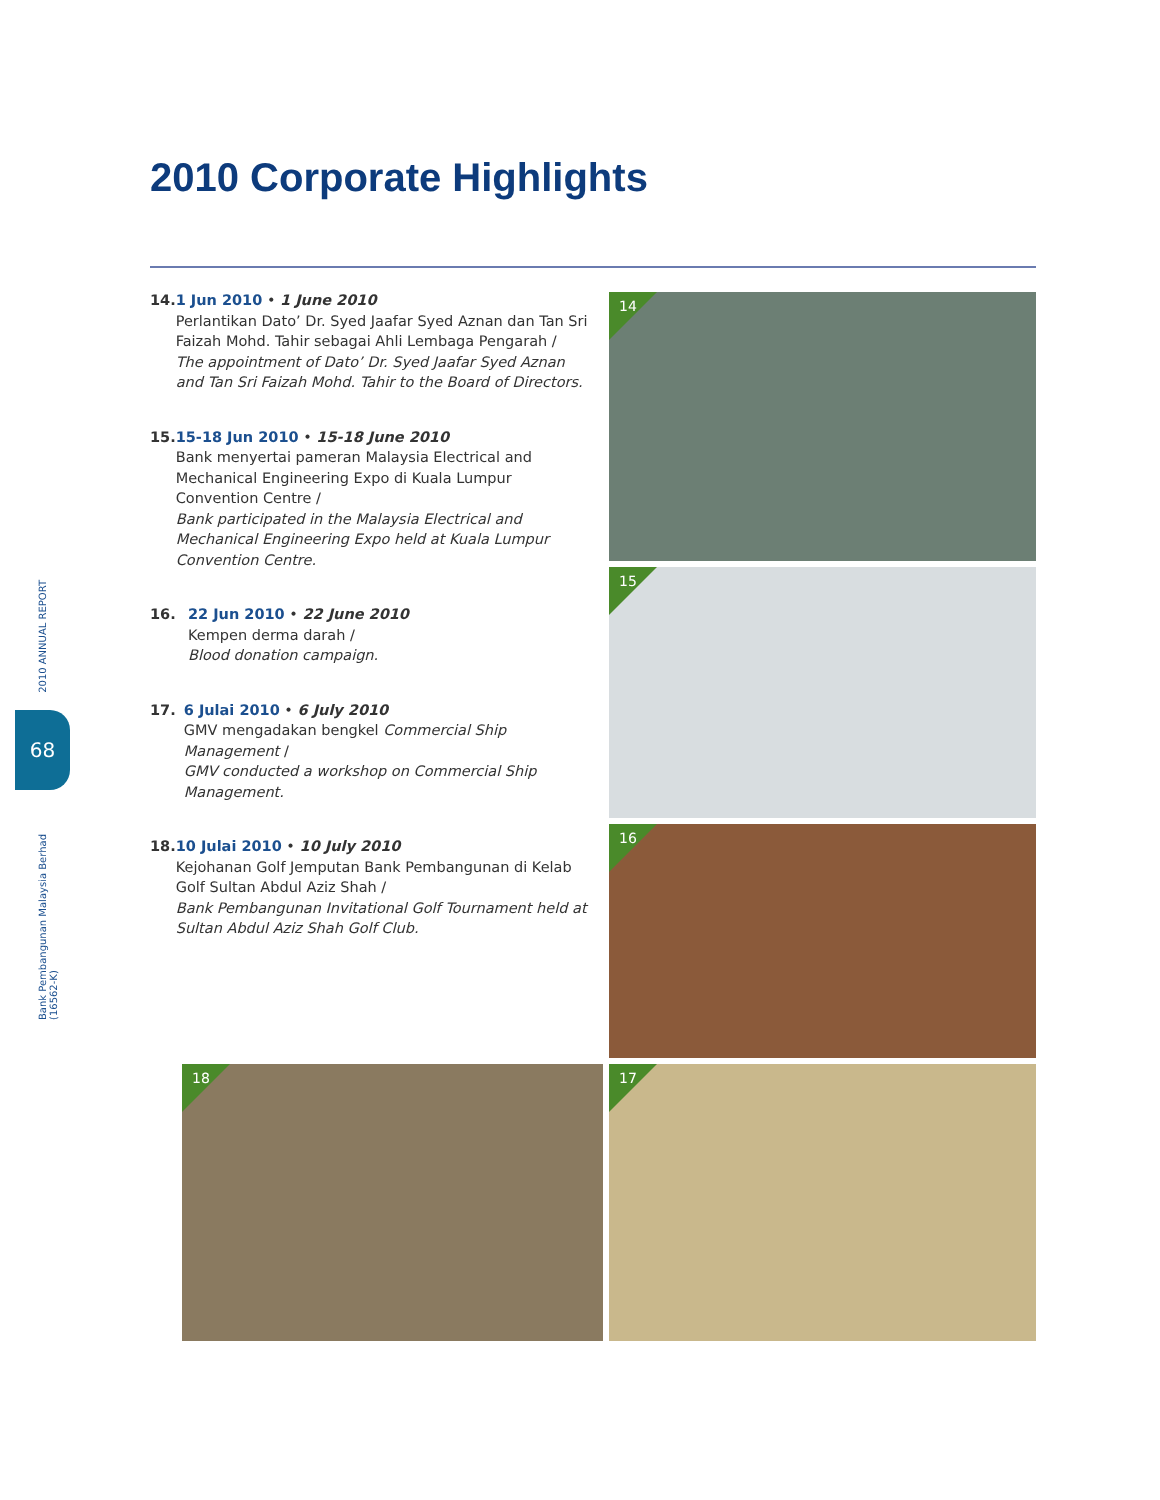2010 Corporate Highlights
2010 ANNUAL REPORT
Bank Pembangunan Malaysia Berhad (16562-K)
68
14. 1 Jun 2010 • 1 June 2010
Perlantikan Dato’ Dr. Syed Jaafar Syed Aznan dan Tan Sri Faizah Mohd. Tahir sebagai Ahli Lembaga Pengarah /
The appointment of Dato’ Dr. Syed Jaafar Syed Aznan and Tan Sri Faizah Mohd. Tahir to the Board of Directors.
15. 15-18 Jun 2010 • 15-18 June 2010
Bank menyertai pameran Malaysia Electrical and Mechanical Engineering Expo di Kuala Lumpur Convention Centre /
Bank participated in the Malaysia Electrical and Mechanical Engineering Expo held at Kuala Lumpur Convention Centre.
16. 22 Jun 2010 • 22 June 2010
Kempen derma darah /
Blood donation campaign.
17. 6 Julai 2010 • 6 July 2010
GMV mengadakan bengkel Commercial Ship Management /
GMV conducted a workshop on Commercial Ship Management.
18. 10 Julai 2010 • 10 July 2010
Kejohanan Golf Jemputan Bank Pembangunan di Kelab Golf Sultan Abdul Aziz Shah /
Bank Pembangunan Invitational Golf Tournament held at Sultan Abdul Aziz Shah Golf Club.
14
15
16
18 17